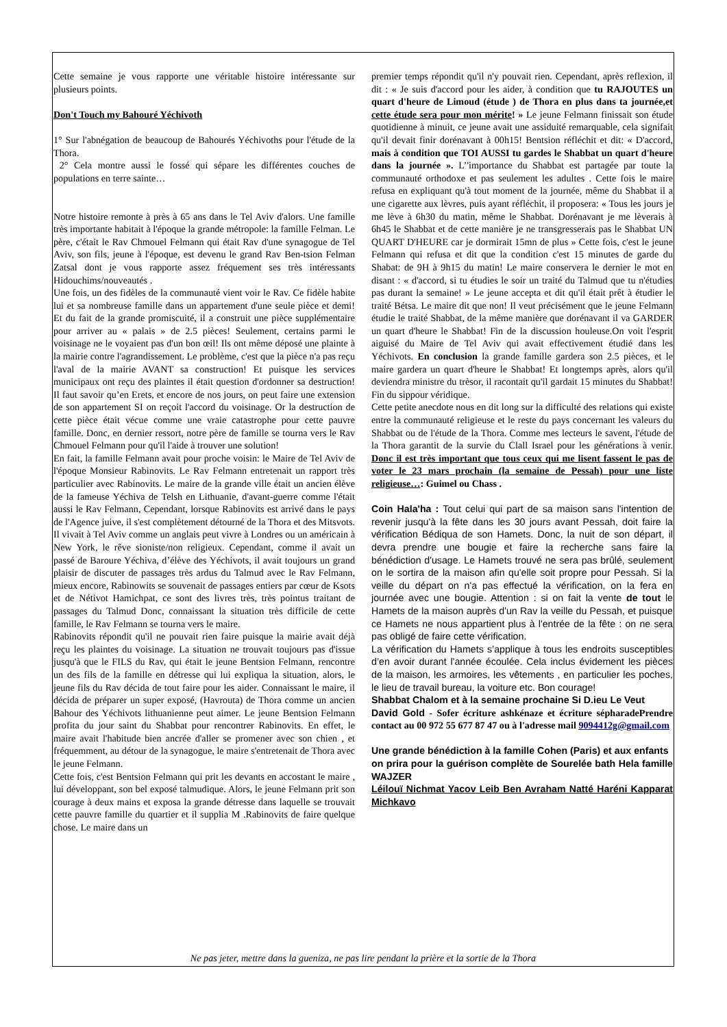Cette semaine je vous rapporte une véritable histoire intéressante sur plusieurs points.
Don't Touch my Bahouré Yéchivoth
1° Sur l'abnégation de beaucoup de Bahourés Yéchivoths pour l'étude de la Thora.
2° Cela montre aussi le fossé qui sépare les différentes couches de populations en terre sainte…
Notre histoire remonte à près à 65 ans dans le Tel Aviv d'alors. Une famille très importante habitait à l'époque la grande métropole: la famille Felman. Le père, c'était le Rav Chmouel Felmann qui était Rav d'une synagogue de Tel Aviv, son fils, jeune à l'époque, est devenu le grand Rav Ben-tsion Felman Zatsal dont je vous rapporte assez fréquement ses très intéressants Hidouchims/nouveautés .
Une fois, un des fidèles de la communauté vient voir le Rav. Ce fidèle habite lui et sa nombreuse famille dans un appartement d'une seule pièce et demi! Et du fait de la grande promiscuité, il a construit une pièce supplémentaire pour arriver au « palais » de 2.5 pièces! Seulement, certains parmi le voisinage ne le voyaient pas d'un bon œil! Ils ont même déposé une plainte à la mairie contre l'agrandissement. Le problème, c'est que la pièce n'a pas reçu l'aval de la mairie AVANT sa construction! Et puisque les services municipaux ont reçu des plaintes il était question d'ordonner sa destruction! Il faut savoir qu’en Erets, et encore de nos jours, on peut faire une extension de son appartement SI on reçoit l'accord du voisinage. Or la destruction de cette pièce était vécue comme une vraie catastrophe pour cette pauvre famille. Donc, en dernier ressort, notre père de famille se tourna vers le Rav Chmouel Felmann pour qu'il l'aide à trouver une solution!
En fait, la famille Felmann avait pour proche voisin: le Maire de Tel Aviv de l'époque Monsieur Rabinovits. Le Rav Felmann entretenait un rapport très particulier avec Rabinovits. Le maire de la grande ville était un ancien élève de la fameuse Yéchiva de Telsh en Lithuanie, d'avant-guerre comme l'était aussi le Rav Felmann, Cependant, lorsque Rabinovits est arrivé dans le pays de l'Agence juive, il s'est complètement détourné de la Thora et des Mitsvots. Il vivait à Tel Aviv comme un anglais peut vivre à Londres ou un américain à New York, le rêve sioniste/non religieux. Cependant, comme il avait un passé de Baroure Yéchiva, d’élève des Yéchivots, il avait toujours un grand plaisir de discuter de passages très ardus du Talmud avec le Rav Felmann, mieux encore, Rabinowits se souvenait de passages entiers par cœur de Ksots et de Nétivot Hamichpat, ce sont des livres très, très pointus traitant de passages du Talmud Donc, connaissant la situation très difficile de cette famille, le Rav Felmann se tourna vers le maire.
Rabinovits répondit qu'il ne pouvait rien faire puisque la mairie avait déjà reçu les plaintes du voisinage. La situation ne trouvait toujours pas d'issue jusqu'à que le FILS du Rav, qui était le jeune Bentsion Felmann, rencontre un des fils de la famille en détresse qui lui expliqua la situation, alors, le jeune fils du Rav décida de tout faire pour les aider. Connaissant le maire, il décida de préparer un super exposé, (Havrouta) de Thora comme un ancien Bahour des Yéchivots lithuanienne peut aimer. Le jeune Bentsion Felmann profita du jour saint du Shabbat pour rencontrer Rabinovits. En effet, le maire avait l'habitude bien ancrée d'aller se promener avec son chien , et fréquemment, au détour de la synagogue, le maire s'entretenait de Thora avec le jeune Felmann.
Cette fois, c'est Bentsion Felmann qui prit les devants en accostant le maire , lui développant, son bel exposé talmudique. Alors, le jeune Felmann prit son courage à deux mains et exposa la grande détresse dans laquelle se trouvait cette pauvre famille du quartier et il supplia M .Rabinovits de faire quelque chose. Le maire dans un
premier temps répondit qu'il n'y pouvait rien. Cependant, après reflexion, il dit : « Je suis d'accord pour les aider, à condition que tu RAJOUTES un quart d'heure de Limoud (étude ) de Thora en plus dans ta journée,et cette étude sera pour mon mérite! » Le jeune Felmann finissait son étude quotidienne à minuit, ce jeune avait une assiduité remarquable, cela signifait qu'il devait finir dorénavant à 00h15! Bentsion réfléchit et dit: « D'accord, mais à condition que TOI AUSSI tu gardes le Shabbat un quart d'heure dans la journée ». L’'importance du Shabbat est partagée par toute la communauté orthodoxe et pas seulement les adultes . Cette fois le maire refusa en expliquant qu'à tout moment de la journée, même du Shabbat il a une cigarette aux lèvres, puis ayant réfléchit, il proposera: « Tous les jours je me lève à 6h30 du matin, même le Shabbat. Dorénavant je me lèverais à 6h45 le Shabbat et de cette manière je ne transgresserais pas le Shabbat UN QUART D'HEURE car je dormirait 15mn de plus » Cette fois, c'est le jeune Felmann qui refusa et dit que la condition c'est 15 minutes de garde du Shabat: de 9H à 9h15 du matin! Le maire conservera le dernier le mot en disant : « d'accord, si tu étudies le soir un traité du Talmud que tu n'étudies pas durant la semaine! » Le jeune accepta et dit qu'il était prêt à étudier le traité Bétsa. Le maire dit que non! Il veut précisément que le jeune Felmann étudie le traité Shabbat, de la même manière que dorénavant il va GARDER un quart d'heure le Shabbat! Fin de la discussion houleuse.On voit l'esprit aiguisé du Maire de Tel Aviv qui avait effectivement étudié dans les Yéchivots. En conclusion la grande famille gardera son 2.5 pièces, et le maire gardera un quart d'heure le Shabbat! Et longtemps après, alors qu'il deviendra ministre du trèsor, il racontait qu'il gardait 15 minutes du Shabbat! Fin du sippour véridique.
Cette petite anecdote nous en dit long sur la difficulté des relations qui existe entre la communauté religieuse et le reste du pays concernant les valeurs du Shabbat ou de l'étude de la Thora. Comme mes lecteurs le savent, l'étude de la Thora garantit de la survie du Clall Israel pour les générations à venir. Donc il est très important que tous ceux qui me lisent fassent le pas de voter le 23 mars prochain (la semaine de Pessah) pour une liste religieuse…: Guimel ou Chass .
Coin Hala'ha : Tout celui qui part de sa maison sans l'intention de revenir jusqu'à la fête dans les 30 jours avant Pessah, doit faire la vérification Bédiqua de son Hamets. Donc, la nuit de son départ, il devra prendre une bougie et faire la recherche sans faire la bénédiction d'usage. Le Hamets trouvé ne sera pas brûlé, seulement on le sortira de la maison afin qu'elle soit propre pour Pessah. Si la veille du départ on n'a pas effectué la vérification, on la fera en journée avec une bougie. Attention : si on fait la vente de tout le Hamets de la maison auprès d'un Rav la veille du Pessah, et puisque ce Hamets ne nous appartient plus à l'entrée de la fête : on ne sera pas obligé de faire cette vérification.
La vérification du Hamets s’applique à tous les endroits susceptibles d’en avoir durant l'année écoulée. Cela inclus évidement les pièces de la maison, les armoires, les vêtements , en particulier les poches, le lieu de travail bureau, la voiture etc. Bon courage!
Shabbat Chalom et à la semaine prochaine Si D.ieu Le Veut
David Gold - Sofer écriture ashkénaze et écriture sépharadePrendre contact au 00 972 55 677 87 47 ou à l'adresse mail 9094412g@gmail.com
Une grande bénédiction à la famille Cohen (Paris) et aux enfants
on prira pour la guérison complète de Sourelée bath Hela famille WAJZER
Léilouï Nichmat Yacov Leib Ben Avraham Natté Haréni Kapparat Michkavo
Ne pas jeter, mettre dans la gueniza, ne pas lire pendant la prière et la sortie de la Thora